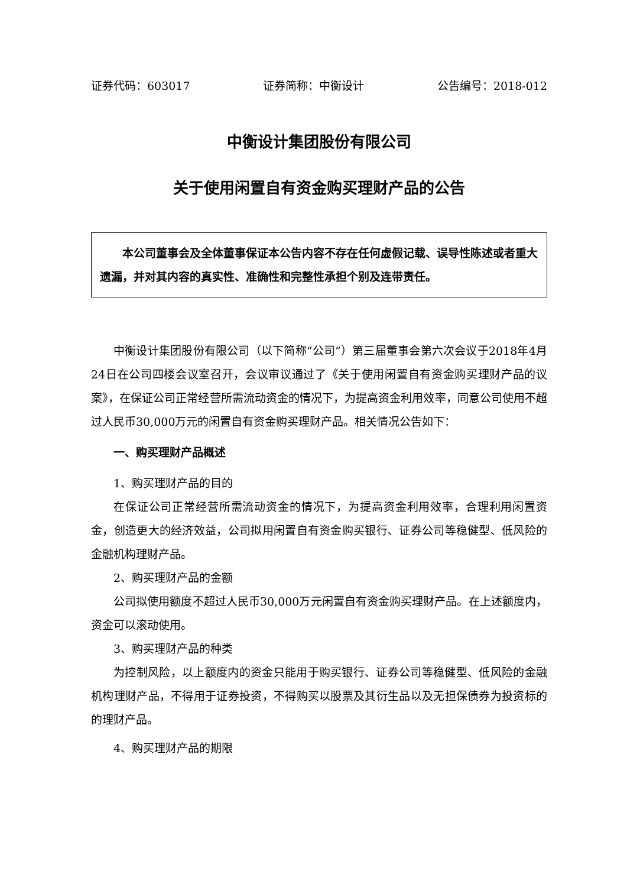证券代码：603017 证券简称：中衡设计 公告编号：2018-012
中衡设计集团股份有限公司
关于使用闲置自有资金购买理财产品的公告
本公司董事会及全体董事保证本公告内容不存在任何虚假记载、误导性陈述或者重大遗漏，并对其内容的真实性、准确性和完整性承担个别及连带责任。
中衡设计集团股份有限公司（以下简称“公司”）第三届董事会第六次会议于2018年4月24日在公司四楼会议室召开，会议审议通过了《关于使用闲置自有资金购买理财产品的议案》，在保证公司正常经营所需流动资金的情况下，为提高资金利用效率，同意公司使用不超过人民币30,000万元的闲置自有资金购买理财产品。相关情况公告如下：
一、购买理财产品概述
1、购买理财产品的目的
在保证公司正常经营所需流动资金的情况下，为提高资金利用效率，合理利用闲置资金，创造更大的经济效益，公司拟用闲置自有资金购买银行、证券公司等稳健型、低风险的金融机构理财产品。
2、购买理财产品的金额
公司拟使用额度不超过人民币30,000万元闲置自有资金购买理财产品。在上述额度内，资金可以滚动使用。
3、购买理财产品的种类
为控制风险，以上额度内的资金只能用于购买银行、证券公司等稳健型、低风险的金融机构理财产品，不得用于证券投资，不得购买以股票及其衍生品以及无担保债券为投资标的的理财产品。
4、购买理财产品的期限